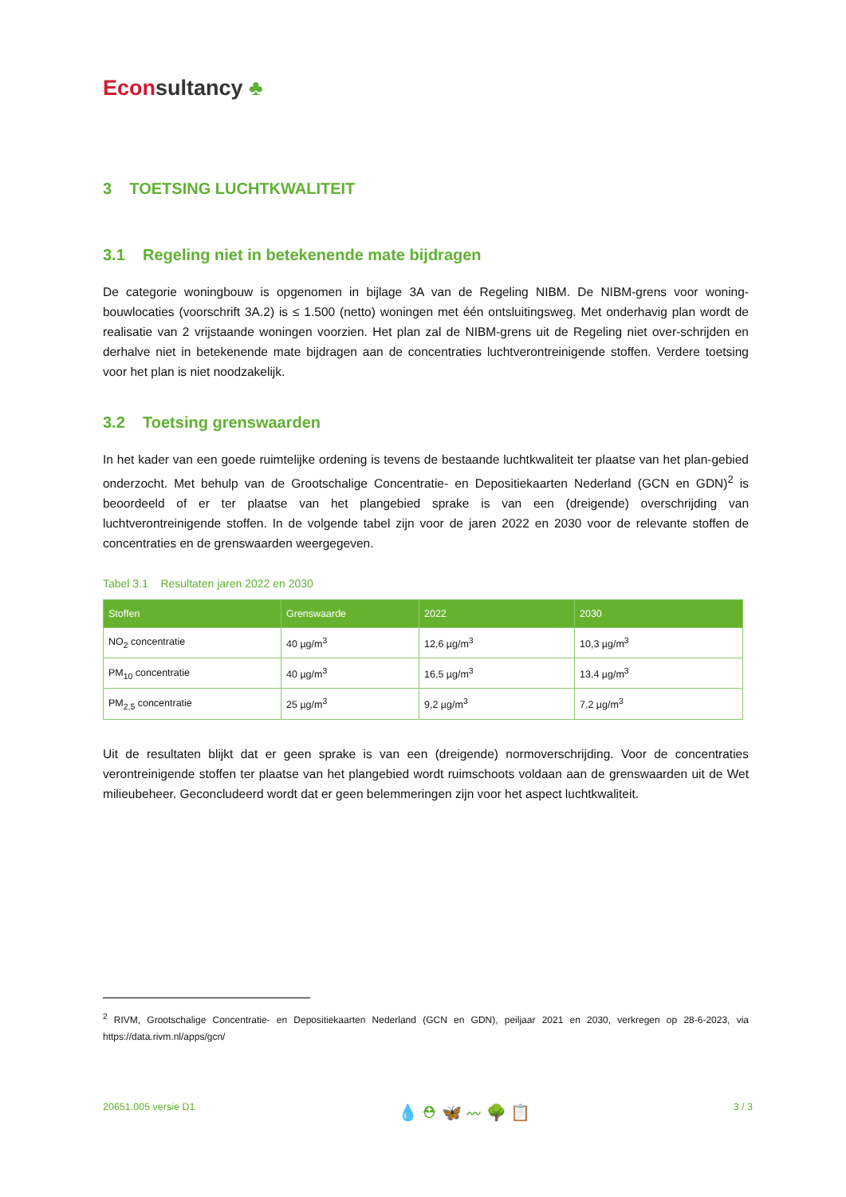Econ sultancy ♣
3 TOETSING LUCHTKWALITEIT
3.1 Regeling niet in betekenende mate bijdragen
De categorie woningbouw is opgenomen in bijlage 3A van de Regeling NIBM. De NIBM-grens voor woning-bouwlocaties (voorschrift 3A.2) is ≤ 1.500 (netto) woningen met één ontsluitingsweg. Met onderhavig plan wordt de realisatie van 2 vrijstaande woningen voorzien. Het plan zal de NIBM-grens uit de Regeling niet over-schrijden en derhalve niet in betekenende mate bijdragen aan de concentraties luchtverontreinigende stoffen. Verdere toetsing voor het plan is niet noodzakelijk.
3.2 Toetsing grenswaarden
In het kader van een goede ruimtelijke ordening is tevens de bestaande luchtkwaliteit ter plaatse van het plan-gebied onderzocht. Met behulp van de Grootschalige Concentratie- en Depositiekaarten Nederland (GCN en GDN)<sup>2</sup> is beoordeeld of er ter plaatse van het plangebied sprake is van een (dreigende) overschrijding van luchtverontreinigende stoffen. In de volgende tabel zijn voor de jaren 2022 en 2030 voor de relevante stoffen de concentraties en de grenswaarden weergegeven.
Tabel 3.1 Resultaten jaren 2022 en 2030
| Stoffen | Grenswaarde | 2022 | 2030 |
| --- | --- | --- | --- |
| NO<sub>2</sub> concentratie | 40 µg/m<sup>3</sup> | 12,6 µg/m<sup>3</sup> | 10,3 µg/m<sup>3</sup> |
| PM<sub>10</sub> concentratie | 40 µg/m<sup>3</sup> | 16,5 µg/m<sup>3</sup> | 13,4 µg/m<sup>3</sup> |
| PM<sub>2,5</sub> concentratie | 25 µg/m<sup>3</sup> | 9,2 µg/m<sup>3</sup> | 7,2 µg/m<sup>3</sup> |
Uit de resultaten blijkt dat er geen sprake is van een (dreigende) normoverschrijding. Voor de concentraties verontreinigende stoffen ter plaatse van het plangebied wordt ruimschoots voldaan aan de grenswaarden uit de Wet milieubeheer. Geconcludeerd wordt dat er geen belemmeringen zijn voor het aspect luchtkwaliteit.
<sup>2</sup> RIVM, Grootschalige Concentratie- en Depositiekaarten Nederland (GCN en GDN), peiljaar 2021 en 2030, verkregen op 28-6-2023, via https://data.rivm.nl/apps/gcn/
20651.005 versie D1 💧 ⛑ 🦋 〰 🌳 📋 3 / 3